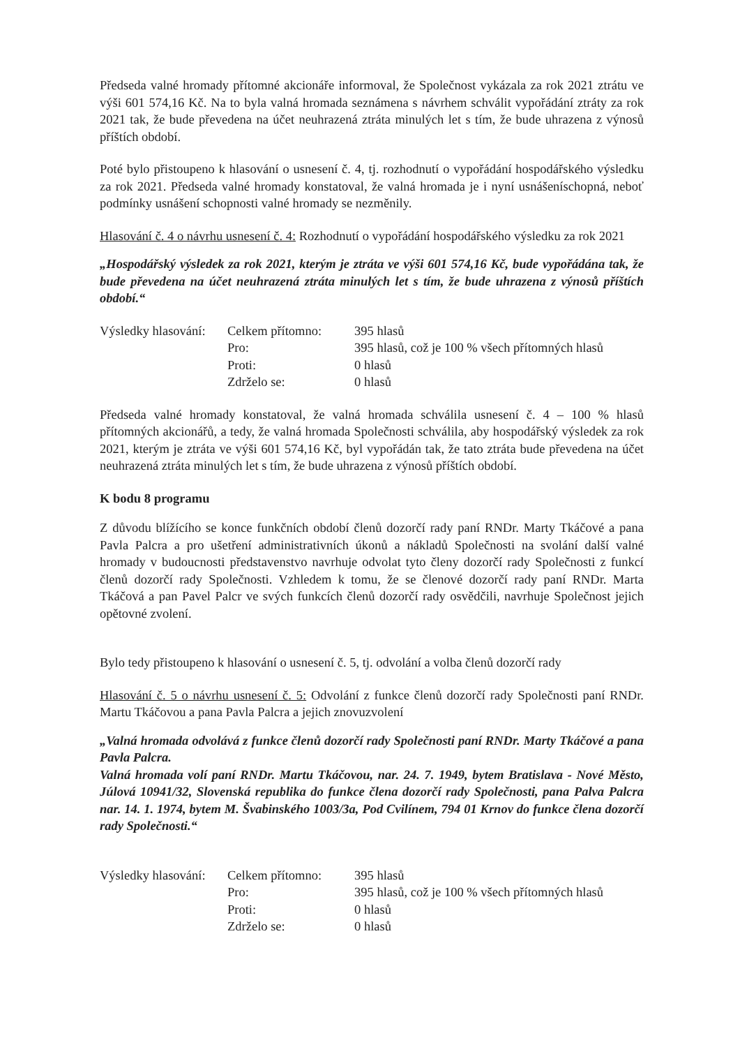Předseda valné hromady přítomné akcionáře informoval, že Společnost vykázala za rok 2021 ztrátu ve výši 601 574,16 Kč. Na to byla valná hromada seznámena s návrhem schválit vypořádání ztráty za rok 2021 tak, že bude převedena na účet neuhrazená ztráta minulých let s tím, že bude uhrazena z výnosů příštích období.
Poté bylo přistoupeno k hlasování o usnesení č. 4, tj. rozhodnutí o vypořádání hospodářského výsledku za rok 2021. Předseda valné hromady konstatoval, že valná hromada je i nyní usnášeníschopná, neboť podmínky usnášení schopnosti valné hromady se nezměnily.
Hlasování č. 4 o návrhu usnesení č. 4: Rozhodnutí o vypořádání hospodářského výsledku za rok 2021
„Hospodářský výsledek za rok 2021, kterým je ztráta ve výši 601 574,16 Kč, bude vypořádána tak, že bude převedena na účet neuhrazená ztráta minulých let s tím, že bude uhrazena z výnosů příštích období.“
| Výsledky hlasování: | Celkem přítomno: | 395 hlasů |
| | Pro: | 395 hlasů, což je 100 % všech přítomných hlasů |
| | Proti: | 0 hlasů |
| | Zdrželo se: | 0 hlasů |
Předseda valné hromady konstatoval, že valná hromada schválila usnesení č. 4 – 100 % hlasů přítomných akcionářů, a tedy, že valná hromada Společnosti schválila, aby hospodářský výsledek za rok 2021, kterým je ztráta ve výši 601 574,16 Kč, byl vypořádán tak, že tato ztráta bude převedena na účet neuhrazená ztráta minulých let s tím, že bude uhrazena z výnosů příštích období.
K bodu 8 programu
Z důvodu blížícího se konce funkčních období členů dozorčí rady paní RNDr. Marty Tkáčové a pana Pavla Palcra a pro ušetření administrativních úkonů a nákladů Společnosti na svolání další valné hromady v budoucnosti představenstvo navrhuje odvolat tyto členy dozorčí rady Společnosti z funkcí členů dozorčí rady Společnosti. Vzhledem k tomu, že se členové dozorčí rady paní RNDr. Marta Tkáčová a pan Pavel Palcr ve svých funkcích členů dozorčí rady osvědčili, navrhuje Společnost jejich opětovné zvolení.
Bylo tedy přistoupeno k hlasování o usnesení č. 5, tj. odvolání a volba členů dozorčí rady
Hlasování č. 5 o návrhu usnesení č. 5: Odvolání z funkce členů dozorčí rady Společnosti paní RNDr. Martu Tkáčovou a pana Pavla Palcra a jejich znovuzvolení
„Valná hromada odvolává z funkce členů dozorčí rady Společnosti paní RNDr. Marty Tkáčové a pana Pavla Palcra.
Valná hromada volí paní RNDr. Martu Tkáčovou, nar. 24. 7. 1949, bytem Bratislava - Nové Město, Júlová 10941/32, Slovenská republika do funkce člena dozorčí rady Společnosti, pana Palva Palcra nar. 14. 1. 1974, bytem M. Švabinského 1003/3a, Pod Cvilínem, 794 01 Krnov do funkce člena dozorčí rady Společnosti.“
| Výsledky hlasování: | Celkem přítomno: | 395 hlasů |
| | Pro: | 395 hlasů, což je 100 % všech přítomných hlasů |
| | Proti: | 0 hlasů |
| | Zdrželo se: | 0 hlasů |